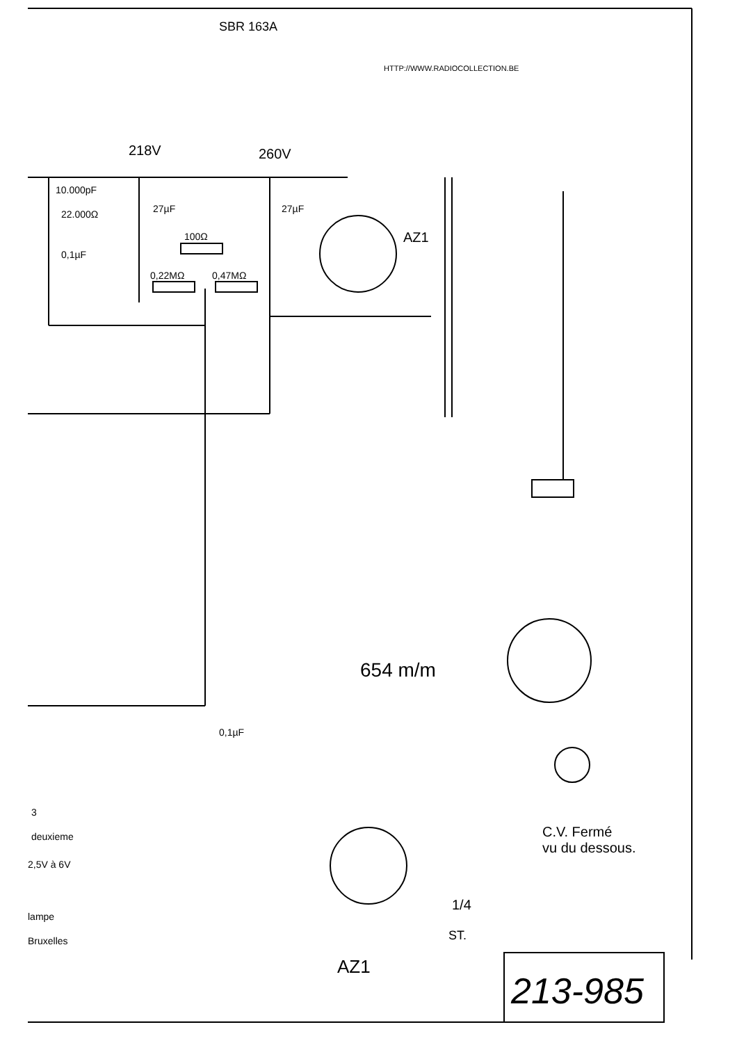SBR 163A
HTTP://WWW.RADIOCOLLECTION.BE
218V 260V
10.000pF
22.000Ω 27µF 27µF
100Ω AZ1
0,1µF
0,22MΩ 0,47MΩ
654 m/m
0,1µF
3
deuxieme
2,5V à 6V
lampe
Bruxelles
C.V. Fermé
vu du dessous.
1/4
ST.
AZ1
213-985